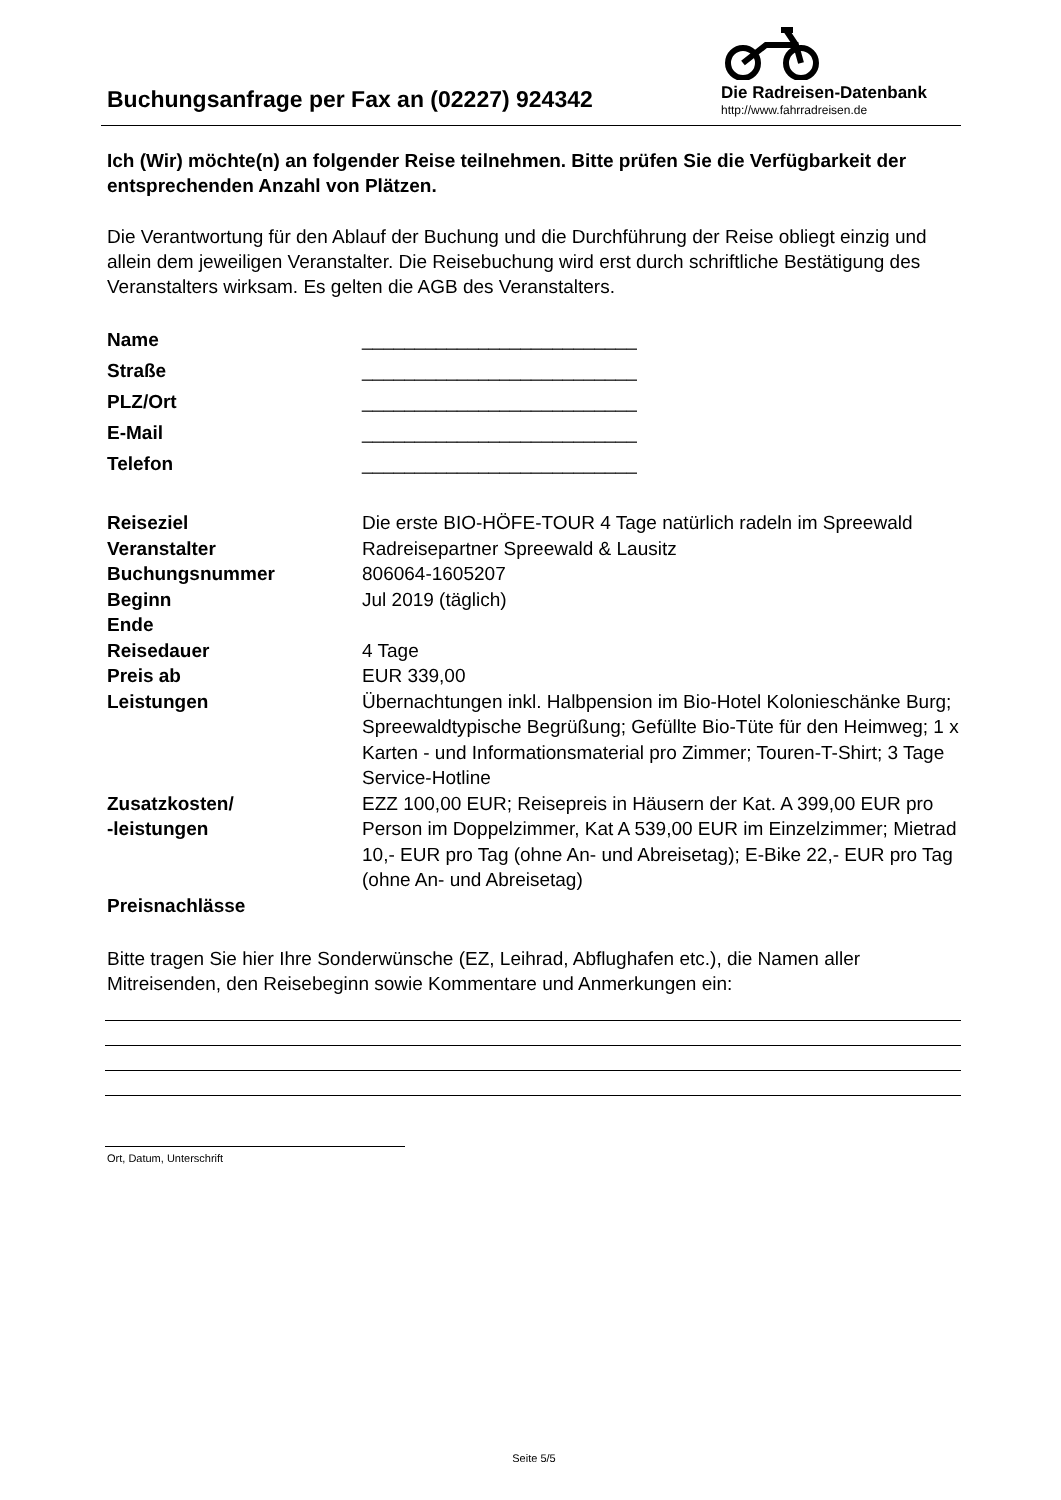Buchungsanfrage per Fax an (02227) 924342
Die Radreisen-Datenbank
http://www.fahrradreisen.de
Ich (Wir) möchte(n) an folgender Reise teilnehmen. Bitte prüfen Sie die Verfügbarkeit der entsprechenden Anzahl von Plätzen.
Die Verantwortung für den Ablauf der Buchung und die Durchführung der Reise obliegt einzig und allein dem jeweiligen Veranstalter. Die Reisebuchung wird erst durch schriftliche Bestätigung des Veranstalters wirksam. Es gelten die AGB des Veranstalters.
| Name | __________________________ |
| Straße | __________________________ |
| PLZ/Ort | __________________________ |
| E-Mail | __________________________ |
| Telefon | __________________________ |
| Reiseziel | Die erste BIO-HÖFE-TOUR 4 Tage natürlich radeln im Spreewald |
| Veranstalter | Radreisepartner Spreewald & Lausitz |
| Buchungsnummer | 806064-1605207 |
| Beginn | Jul 2019 (täglich) |
| Ende | |
| Reisedauer | 4 Tage |
| Preis ab | EUR 339,00 |
| Leistungen | Übernachtungen inkl. Halbpension im Bio-Hotel Kolonieschänke Burg; Spreewaldtypische Begrüßung; Gefüllte Bio-Tüte für den Heimweg; 1 x Karten - und Informationsmaterial pro Zimmer; Touren-T-Shirt; 3 Tage Service-Hotline |
| Zusatzkosten/ -leistungen | EZZ 100,00 EUR; Reisepreis in Häusern der Kat. A 399,00 EUR pro Person im Doppelzimmer, Kat A 539,00 EUR im Einzelzimmer; Mietrad 10,- EUR pro Tag (ohne An- und Abreisetag); E-Bike 22,- EUR pro Tag (ohne An- und Abreisetag) |
| Preisnachlässe | |
Bitte tragen Sie hier Ihre Sonderwünsche (EZ, Leihrad, Abflughafen etc.), die Namen aller Mitreisenden, den Reisebeginn sowie Kommentare und Anmerkungen ein:
Ort, Datum, Unterschrift
Seite 5/5